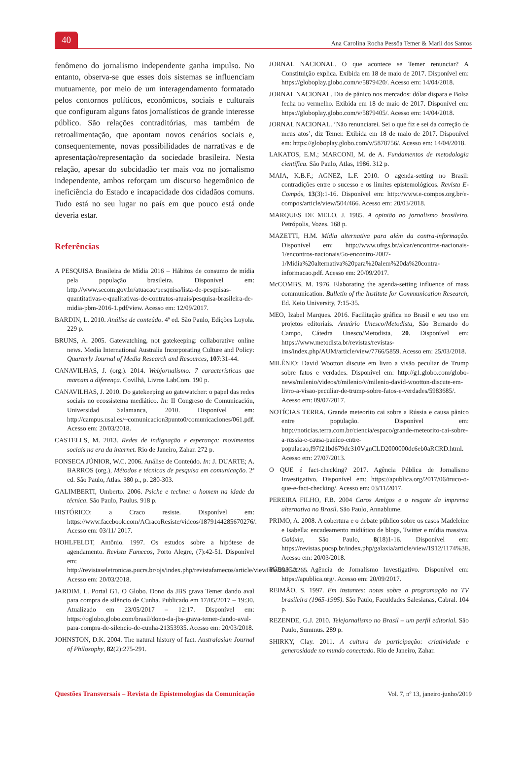40 Ana Carolina Rocha Pessôa Temer & Marli dos Santos
fenômeno do jornalismo independente ganha impulso. No entanto, observa-se que esses dois sistemas se influenciam mutuamente, por meio de um interagendamento formatado pelos contornos políticos, econômicos, sociais e culturais que configuram alguns fatos jornalísticos de grande interesse público. São relações contraditórias, mas também de retroalimentação, que apontam novos cenários sociais e, consequentemente, novas possibilidades de narrativas e de apresentação/representação da sociedade brasileira. Nesta relação, apesar do subcidadão ter mais voz no jornalismo independente, ambos reforçam um discurso hegemônico de ineficiência do Estado e incapacidade dos cidadãos comuns. Tudo está no seu lugar no país em que pouco está onde deveria estar.
Referências
A PESQUISA Brasileira de Mídia 2016 – Hábitos de consumo de mídia pela população brasileira. Disponível em: http://www.secom.gov.br/atuacao/pesquisa/lista-de-pesquisas-quantitativas-e-qualitativas-de-contratos-atuais/pesquisa-brasileira-de-midia-pbm-2016-1.pdf/view. Acesso em: 12/09/2017.
BARDIN, L. 2010. Análise de conteúdo. 4ª ed. São Paulo, Edições Loyola. 229 p.
BRUNS, A. 2005. Gatewatching, not gatekeeping: collaborative online news. Media International Australia Incorporating Culture and Policy: Quarterly Journal of Media Research and Resources, 107:31-44.
CANAVILHAS, J. (org.). 2014. Webjornalismo: 7 características que marcam a diferença. Covilhã, Livros LabCom. 190 p.
CANAVILHAS, J. 2010. Do gatekeeping ao gatewatcher: o papel das redes sociais no ecossistema mediático. In: II Congreso de Comunicación, Universidad Salamanca, 2010. Disponível em: http://campus.usal.es/~comunicacion3punto0/comunicaciones/061.pdf. Acesso em: 20/03/2018.
CASTELLS, M. 2013. Redes de indignação e esperança: movimentos sociais na era da internet. Rio de Janeiro, Zahar. 272 p.
FONSECA JÚNIOR, W.C. 2006. Análise de Conteúdo. In: J. DUARTE; A. BARROS (org.), Métodos e técnicas de pesquisa em comunicação. 2ª ed. São Paulo, Atlas. 380 p., p. 280-303.
GALIMBERTI, Umberto. 2006. Psiche e techne: o homem na idade da técnica. São Paulo, Paulus. 918 p.
HISTÓRICO: a Craco resiste. Disponível em: https://www.facebook.com/ACracoResiste/videos/1879144285670276/. Acesso em: 03/11/ 2017.
HOHLFELDT, Antônio. 1997. Os estudos sobre a hipótese de agendamento. Revista Famecos, Porto Alegre, (7):42-51. Disponível em: http://revistaseletronicas.pucrs.br/ojs/index.php/revistafamecos/article/viewFile/2983/2265. Acesso em: 20/03/2018.
JARDIM, L. Portal G1. O Globo. Dono da JBS grava Temer dando aval para compra de silêncio de Cunha. Publicado em 17/05/2017 – 19:30. Atualizado em 23/05/2017 – 12:17. Disponível em: https://oglobo.globo.com/brasil/dono-da-jbs-grava-temer-dando-aval-para-compra-de-silencio-de-cunha-21353935. Acesso em: 20/03/2018.
JOHNSTON, D.K. 2004. The natural history of fact. Australasian Journal of Philosophy, 82(2):275-291.
JORNAL NACIONAL. O que acontece se Temer renunciar? A Constituição explica. Exibida em 18 de maio de 2017. Disponível em: https://globoplay.globo.com/v/5879420/. Acesso em: 14/04/2018.
JORNAL NACIONAL. Dia de pânico nos mercados: dólar dispara e Bolsa fecha no vermelho. Exibida em 18 de maio de 2017. Disponível em: https://globoplay.globo.com/v/5879405/. Acesso em: 14/04/2018.
JORNAL NACIONAL. ‘Não renunciarei. Sei o que fiz e sei da correção de meus atos’, diz Temer. Exibida em 18 de maio de 2017. Disponível em: https://globoplay.globo.com/v/5878756/. Acesso em: 14/04/2018.
LAKATOS, E.M.; MARCONI, M. de A. Fundamentos de metodologia científica. São Paulo, Atlas, 1986. 312 p.
MAIA, K.B.F.; AGNEZ, L.F. 2010. O agenda-setting no Brasil: contradições entre o sucesso e os limites epistemológicos. Revista E-Compós, 13(3):1-16. Disponível em: http://www.e-compos.org.br/e-compos/article/view/504/466. Acesso em: 20/03/2018.
MARQUES DE MELO, J. 1985. A opinião no jornalismo brasileiro. Petrópolis, Vozes. 168 p.
MAZETTI, H.M. Mídia alternativa para além da contra-informação. Disponível em: http://www.ufrgs.br/alcar/encontros-nacionais-1/encontros-nacionais/5o-encontro-2007-1/Midia%20alternativa%20para%20alem%20da%20contra-informacao.pdf. Acesso em: 20/09/2017.
McCOMBS, M. 1976. Elaborating the agenda-setting influence of mass communication. Bulletin of the Institute for Communication Research, Ed. Keio University, 7:15-35.
MEO, Izabel Marques. 2016. Facilitação gráfica no Brasil e seu uso em projetos editoriais. Anuário Unesco/Metodista, São Bernardo do Campo, Cátedra Unesco/Metodista, 20. Disponível em: https://www.metodista.br/revistas/revistas-ims/index.php/AUM/article/view/7766/5859. Acesso em: 25/03/2018.
MILÊNIO: David Wootton discute em livro a visão peculiar de Trump sobre fatos e verdades. Disponível em: http://g1.globo.com/globo-news/milenio/videos/t/milenio/v/milenio-david-wootton-discute-em-livro-a-visao-peculiar-de-trump-sobre-fatos-e-verdades/5983685/. Acesso em: 09/07/2017.
NOTÍCIAS TERRA. Grande meteorito cai sobre a Rússia e causa pânico entre população. Disponível em: http://noticias.terra.com.br/ciencia/espaco/grande-meteorito-cai-sobre-a-russia-e-causa-panico-entre-populacao,f97f21bd679dc310VgnCLD2000000dc6eb0aRCRD.html. Acesso em: 27/07/2013.
O QUE é fact-checking? 2017. Agência Pública de Jornalismo Investigativo. Disponível em: https://apublica.org/2017/06/truco-o-que-e-fact-checking/. Acesso em: 03/11/2017.
PEREIRA FILHO, F.B. 2004 Caros Amigos e o resgate da imprensa alternativa no Brasil. São Paulo, Annablume.
PRIMO, A. 2008. A cobertura e o debate público sobre os casos Madeleine e Isabella: encadeamento midiático de blogs, Twitter e mídia massiva. Galáxia, São Paulo, 8(18)1-16. Disponível em: https://revistas.pucsp.br/index.php/galaxia/article/view/1912/1174%3E. Acesso em: 20/03/2018.
PÚBLICA – Agência de Jornalismo Investigativo. Disponível em: https://apublica.org/. Acesso em: 20/09/2017.
REIMÃO, S. 1997. Em instantes: notas sobre a programação na TV brasileira (1965-1995). São Paulo, Faculdades Salesianas, Cabral. 104 p.
REZENDE, G.J. 2010. Telejornalismo no Brasil – um perfil editorial. São Paulo, Summus. 289 p.
SHIRKY, Clay. 2011. A cultura da participação: criatividade e generosidade no mundo conectado. Rio de Janeiro, Zahar.
Questões Transversais – Revista de Epistemologias da Comunicação Vol. 7, nº 13, janeiro-junho/2019